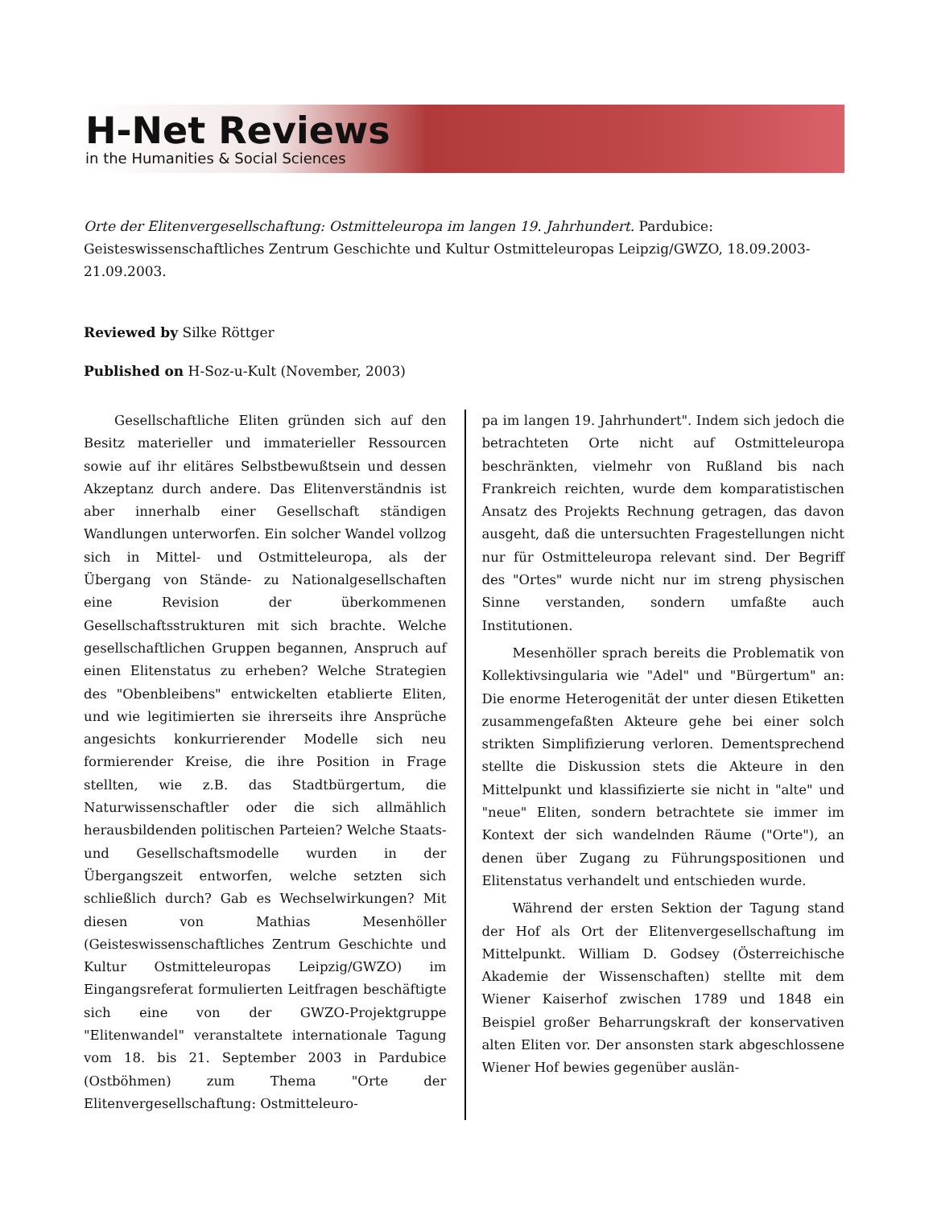H-Net Reviews
in the Humanities & Social Sciences
Orte der Elitenvergesellschaftung: Ostmitteleuropa im langen 19. Jahrhundert. Pardubice: Geisteswissenschaftliches Zentrum Geschichte und Kultur Ostmitteleuropas Leipzig/GWZO, 18.09.2003-21.09.2003.
Reviewed by Silke Röttger
Published on H-Soz-u-Kult (November, 2003)
Gesellschaftliche Eliten gründen sich auf den Besitz materieller und immaterieller Ressourcen sowie auf ihr elitäres Selbstbewußtsein und dessen Akzeptanz durch andere. Das Elitenverständnis ist aber innerhalb einer Gesellschaft ständigen Wandlungen unterworfen. Ein solcher Wandel vollzog sich in Mittel- und Ostmitteleuropa, als der Übergang von Stände- zu Nationalgesellschaften eine Revision der überkommenen Gesellschaftsstrukturen mit sich brachte. Welche gesellschaftlichen Gruppen begannen, Anspruch auf einen Elitenstatus zu erheben? Welche Strategien des "Obenbleibens" entwickelten etablierte Eliten, und wie legitimierten sie ihrerseits ihre Ansprüche angesichts konkurrierender Modelle sich neu formierender Kreise, die ihre Position in Frage stellten, wie z.B. das Stadtbürgertum, die Naturwissenschaftler oder die sich allmählich herausbildenden politischen Parteien? Welche Staats- und Gesellschaftsmodelle wurden in der Übergangszeit entworfen, welche setzten sich schließlich durch? Gab es Wechselwirkungen? Mit diesen von Mathias Mesenhöller (Geisteswissenschaftliches Zentrum Geschichte und Kultur Ostmitteleuropas Leipzig/GWZO) im Eingangsreferat formulierten Leitfragen beschäftigte sich eine von der GWZO-Projektgruppe "Elitenwandel" veranstaltete internationale Tagung vom 18. bis 21. September 2003 in Pardubice (Ostböhmen) zum Thema "Orte der Elitenvergesellschaftung: Ostmitteleuro-
pa im langen 19. Jahrhundert". Indem sich jedoch die betrachteten Orte nicht auf Ostmitteleuropa beschränkten, vielmehr von Rußland bis nach Frankreich reichten, wurde dem komparatistischen Ansatz des Projekts Rechnung getragen, das davon ausgeht, daß die untersuchten Fragestellungen nicht nur für Ostmitteleuropa relevant sind. Der Begriff des "Ortes" wurde nicht nur im streng physischen Sinne verstanden, sondern umfaßte auch Institutionen.
Mesenhöller sprach bereits die Problematik von Kollektivsingularia wie "Adel" und "Bürgertum" an: Die enorme Heterogenität der unter diesen Etiketten zusammengefaßten Akteure gehe bei einer solch strikten Simplifizierung verloren. Dementsprechend stellte die Diskussion stets die Akteure in den Mittelpunkt und klassifizierte sie nicht in "alte" und "neue" Eliten, sondern betrachtete sie immer im Kontext der sich wandelnden Räume ("Orte"), an denen über Zugang zu Führungspositionen und Elitenstatus verhandelt und entschieden wurde.
Während der ersten Sektion der Tagung stand der Hof als Ort der Elitenvergesellschaftung im Mittelpunkt. William D. Godsey (Österreichische Akademie der Wissenschaften) stellte mit dem Wiener Kaiserhof zwischen 1789 und 1848 ein Beispiel großer Beharrungskraft der konservativen alten Eliten vor. Der ansonsten stark abgeschlossene Wiener Hof bewies gegenüber auslän-